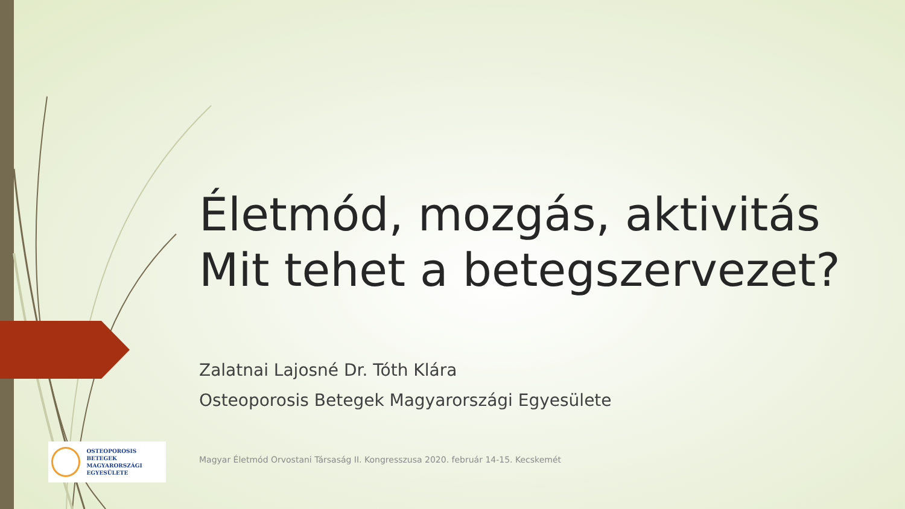Életmód, mozgás, aktivitás
Mit tehet a betegszervezet?
Zalatnai Lajosné Dr. Tóth Klára
Osteoporosis Betegek Magyarországi Egyesülete
Magyar Életmód Orvostani Társaság II. Kongresszusa 2020. február 14-15. Kecskemét
OSTEOPOROSIS BETEGEK
MAGYARORSZÁGI
EGYESÜLETE